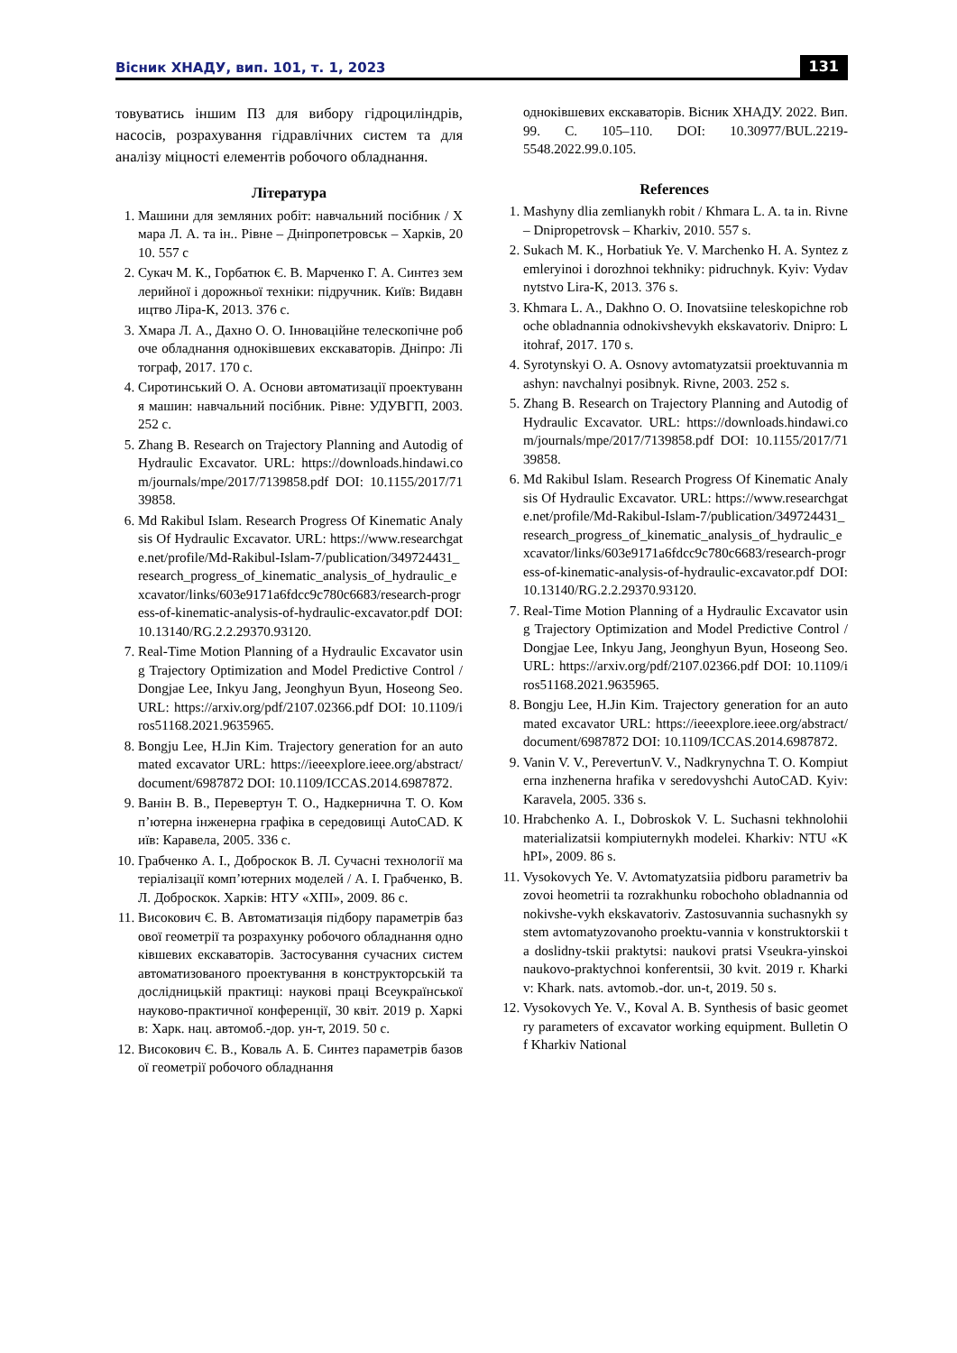Вісник ХНАДУ, вип. 101, т. 1, 2023 131
товуватись іншим ПЗ для вибору гідроциліндрів, насосів, розрахування гідравлічних систем та для аналізу міцності елементів робочого обладнання.
Література
1. Машини для земляних робіт: навчальний посібник / Хмара Л. А. та ін.. Рівне – Дніпропетровськ – Харків, 2010. 557 с
2. Сукач М. К., Горбатюк Є. В. Марченко Г. А. Синтез землерийної і дорожньої техніки: підручник. Київ: Видавництво Ліра-К, 2013. 376 с.
3. Хмара Л. А., Дахно О. О. Інноваційне телескопічне робоче обладнання одноківшевих екскаваторів. Дніпро: Літограф, 2017. 170 с.
4. Сиротинський О. А. Основи автоматизації проектування машин: навчальний посібник. Рівне: УДУВГП, 2003. 252 с.
5. Zhang B. Research on Trajectory Planning and Autodig of Hydraulic Excavator. URL: https://downloads.hindawi.com/journals/mpe/2017/7139858.pdf DOI: 10.1155/2017/7139858.
6. Md Rakibul Islam. Research Progress Of Kinematic Analysis Of Hydraulic Excavator. URL: https://www.researchgate.net/profile/Md-Rakibul-Islam-7/publication/349724431_research_progress_of_kinematic_analysis_of_hydraulic_excavator/links/603e9171a6fdcc9c780c6683/research-progress-of-kinematic-analysis-of-hydraulic-excavator.pdf DOI:10.13140/RG.2.2.29370.93120.
7. Real-Time Motion Planning of a Hydraulic Excavator using Trajectory Optimization and Model Predictive Control / Dongjae Lee, Inkyu Jang, Jeonghyun Byun, Hoseong Seo. URL: https://arxiv.org/pdf/2107.02366.pdf DOI: 10.1109/iros51168.2021.9635965.
8. Bongju Lee, H.Jin Kim. Trajectory generation for an automated excavator URL: https://ieeexplore.ieee.org/abstract/document/6987872 DOI: 10.1109/ICCAS.2014.6987872.
9. Ванін В. В., Перевертун Т. О., Надкернична Т. О. Комп’ютерна інженерна графіка в середовищі AutoCAD. Київ: Каравела, 2005. 336 с.
10. Грабченко А. І., Доброскок В. Л. Сучасні технології матеріалізації комп’ютерних моделей / А. І. Грабченко, В. Л. Доброскок. Харків: НТУ «ХПІ», 2009. 86 с.
11. Високович Є. В. Автоматизація підбору параметрів базової геометрії та розрахунку робочого обладнання одноківшевих екскаваторів. Застосування сучасних систем автоматизованого проектування в конструкторській та дослідницькій практиці: наукові праці Всеукраїнської науково-практичної конференції, 30 квіт. 2019 р. Харків: Харк. нац. автомоб.-дор. ун-т, 2019. 50 с.
12. Високович Є. В., Коваль А. Б. Синтез параметрів базової геометрії робочого обладнання
одноківшевих екскаваторів. Вісник ХНАДУ. 2022. Вип. 99. С. 105–110. DOI: 10.30977/BUL.2219-5548.2022.99.0.105.
References
1. Mashyny dlia zemlianykh robit / Khmara L. A. ta in. Rivne – Dnipropetrovsk – Kharkiv, 2010. 557 s.
2. Sukach M. K., Horbatiuk Ye. V. Marchenko H. A. Syntez zemleryinoi i dorozhnoi tekhniky: pidruchnyk. Kyiv: Vydavnytstvo Lira-K, 2013. 376 s.
3. Khmara L. A., Dakhno O. O. Inovatsiine teleskopichne roboche obladnannia odnokivshevykh ekskavatoriv. Dnipro: Litohraf, 2017. 170 s.
4. Syrotynskyi O. A. Osnovy avtomatyzatsii proektuvannia mashyn: navchalnyi posibnyk. Rivne, 2003. 252 s.
5. Zhang B. Research on Trajectory Planning and Autodig of Hydraulic Excavator. URL: https://downloads.hindawi.com/journals/mpe/2017/7139858.pdf DOI: 10.1155/2017/7139858.
6. Md Rakibul Islam. Research Progress Of Kinematic Analysis Of Hydraulic Excavator. URL: https://www.researchgate.net/profile/Md-Rakibul-Islam-7/publication/349724431_research_progress_of_kinematic_analysis_of_hydraulic_excavator/links/603e9171a6fdcc9c780c6683/research-progress-of-kinematic-analysis-of-hydraulic-excavator.pdf DOI:10.13140/RG.2.2.29370.93120.
7. Real-Time Motion Planning of a Hydraulic Excavator using Trajectory Optimization and Model Predictive Control / Dongjae Lee, Inkyu Jang, Jeonghyun Byun, Hoseong Seo. URL: https://arxiv.org/pdf/2107.02366.pdf DOI: 10.1109/iros51168.2021.9635965.
8. Bongju Lee, H.Jin Kim. Trajectory generation for an automated excavator URL: https://ieeexplore.ieee.org/abstract/document/6987872 DOI: 10.1109/ICCAS.2014.6987872.
9. Vanin V. V., PerevertunV. V., Nadkrynychna T. O. Kompiuterna inzhenerna hrafika v seredovyshchi AutoCAD. Kyiv: Karavela, 2005. 336 s.
10. Hrabchenko A. I., Dobroskok V. L. Suchasni tekhnolohii materializatsii kompiuternykh modelei. Kharkiv: NTU «KhPI», 2009. 86 s.
11. Vysokovych Ye. V. Avtomatyzatsiia pidboru parametriv bazovoi heometrii ta rozrakhunku robochoho obladnannia odnokivshe-vykh ekskavatoriv. Zastosuvannia suchasnykh system avtomatyzovanoho proektu-vannia v konstruktorskii ta doslidny-tskii praktytsi: naukovi pratsi Vseukra-yinskoi naukovo-praktychnoi konferentsii, 30 kvit. 2019 r. Kharkiv: Khark. nats. avtomob.-dor. un-t, 2019. 50 s.
12. Vysokovych Ye. V., Koval A. B. Synthesis of basic geometry parameters of excavator working equipment. Bulletin Of Kharkiv National